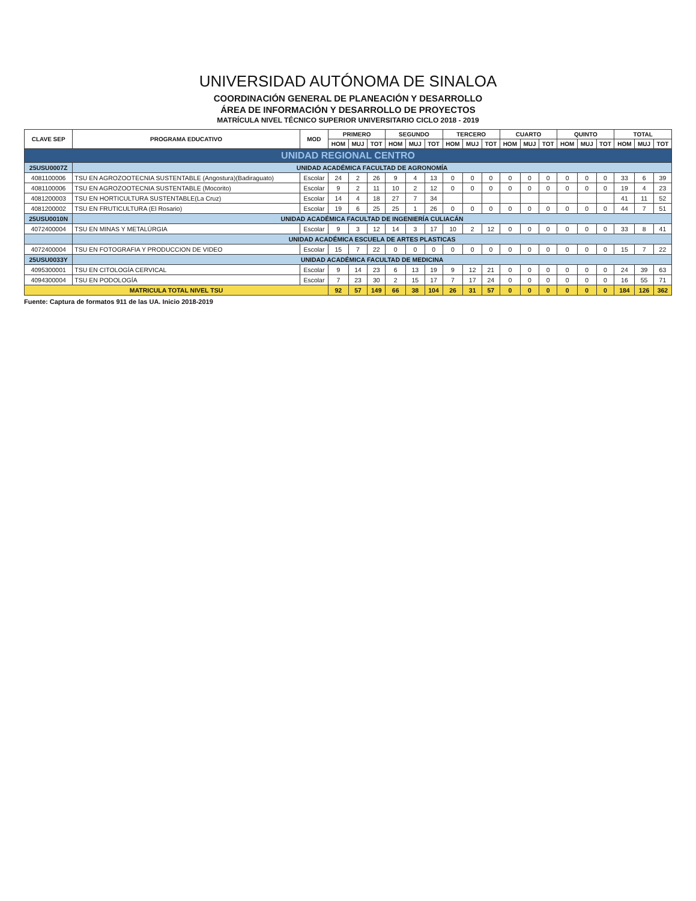UNIVERSIDAD AUTÓNOMA DE SINALOA
COORDINACIÓN GENERAL DE PLANEACIÓN Y DESARROLLO
ÁREA DE INFORMACIÓN Y DESARROLLO DE PROYECTOS
MATRÍCULA NIVEL TÉCNICO SUPERIOR UNIVERSITARIO CICLO 2018 - 2019
| CLAVE SEP | PROGRAMA EDUCATIVO | MOD | PRIMERO | | | SEGUNDO | | | TERCERO | | | CUARTO | | | QUINTO | | | TOTAL | | |
| --- | --- | --- | --- | --- | --- | --- | --- | --- | --- | --- | --- | --- | --- | --- | --- | --- | --- | --- | --- | --- |
| | | | HOM | MUJ | TOT | HOM | MUJ | TOT | HOM | MUJ | TOT | HOM | MUJ | TOT | HOM | MUJ | TOT | HOM | MUJ | TOT |
| UNIDAD REGIONAL CENTRO | | | | | | | | | | | | | | | | | | | | |
| 25USU0007Z | UNIDAD ACADÉMICA FACULTAD DE AGRONOMÍA | | | | | | | | | | | | | | | | | | | |
| 4081100006 | TSU EN AGROZOOTECNIA SUSTENTABLE (Angostura)(Badiraguato) | Escolar | 24 | 2 | 26 | 9 | 4 | 13 | 0 | 0 | 0 | 0 | 0 | 0 | 0 | 0 | 0 | 33 | 6 | 39 |
| 4081100006 | TSU EN AGROZOOTECNIA SUSTENTABLE (Mocorito) | Escolar | 9 | 2 | 11 | 10 | 2 | 12 | 0 | 0 | 0 | 0 | 0 | 0 | 0 | 0 | 0 | 19 | 4 | 23 |
| 4081200003 | TSU EN HORTICULTURA SUSTENTABLE(La Cruz) | Escolar | 14 | 4 | 18 | 27 | 7 | 34 | | | | | | | | | | 41 | 11 | 52 |
| 4081200002 | TSU EN FRUTICULTURA (El Rosario) | Escolar | 19 | 6 | 25 | 25 | 1 | 26 | 0 | 0 | 0 | 0 | 0 | 0 | 0 | 0 | 0 | 44 | 7 | 51 |
| 25USU0010N | UNIDAD ACADÉMICA FACULTAD DE INGENIERÍA CULIACÁN | | | | | | | | | | | | | | | | | | | |
| 4072400004 | TSU EN MINAS Y METALÚRGIA | Escolar | 9 | 3 | 12 | 14 | 3 | 17 | 10 | 2 | 12 | 0 | 0 | 0 | 0 | 0 | 0 | 33 | 8 | 41 |
| | UNIDAD ACADÉMICA ESCUELA DE ARTES PLASTICAS | | | | | | | | | | | | | | | | | | | |
| 4072400004 | TSU EN FOTOGRAFIA Y PRODUCCION DE VIDEO | Escolar | 15 | 7 | 22 | 0 | 0 | 0 | 0 | 0 | 0 | 0 | 0 | 0 | 0 | 0 | 0 | 15 | 7 | 22 |
| 25USU0033Y | UNIDAD ACADÉMICA FACULTAD DE MEDICINA | | | | | | | | | | | | | | | | | | | |
| 4095300001 | TSU EN CITOLOGÍA CERVICAL | Escolar | 9 | 14 | 23 | 6 | 13 | 19 | 9 | 12 | 21 | 0 | 0 | 0 | 0 | 0 | 0 | 24 | 39 | 63 |
| 4094300004 | TSU EN PODOLOGÍA | Escolar | 7 | 23 | 30 | 2 | 15 | 17 | 7 | 17 | 24 | 0 | 0 | 0 | 0 | 0 | 0 | 16 | 55 | 71 |
| MATRICULA TOTAL NIVEL TSU | | | 92 | 57 | 149 | 66 | 38 | 104 | 26 | 31 | 57 | 0 | 0 | 0 | 0 | 0 | 0 | 184 | 126 | 362 |
Fuente: Captura de formatos 911 de las UA. Inicio 2018-2019